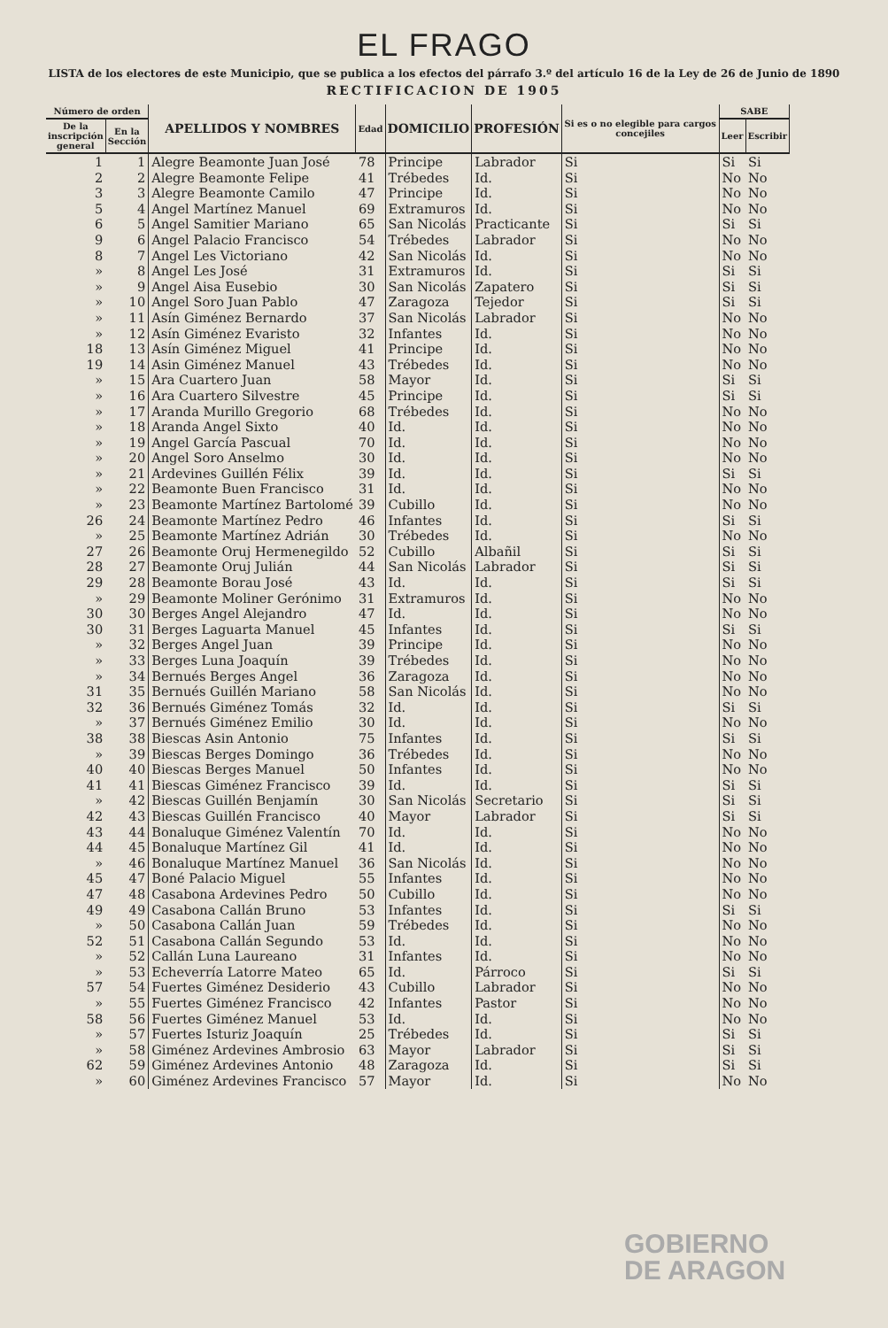EL FRAGO
LISTA de los electores de este Municipio, que se publica a los efectos del párrafo 3.º del artículo 16 de la Ley de 26 de Junio de 1890
RECTIFICACION DE 1905
| Número de orden | | APELLIDOS Y NOMBRES | Edad | DOMICILIO | PROFESIÓN | Si es o no elegible para cargos concejiles | SABE | |
| --- | --- | --- | --- | --- | --- | --- | --- | --- |
| De la inscripción general | En la Sección | | | | | | Leer | Escribir |
| 1 | 1 | Alegre Beamonte Juan José | 78 | Principe | Labrador | Si | Si | Si |
| 2 | 2 | Alegre Beamonte Felipe | 41 | Trébedes | Id. | Si | No | No |
| 3 | 3 | Alegre Beamonte Camilo | 47 | Principe | Id. | Si | No | No |
| 5 | 4 | Angel Martínez Manuel | 69 | Extramuros | Id. | Si | No | No |
| 6 | 5 | Angel Samitier Mariano | 65 | San Nicolás | Practicante | Si | Si | Si |
| 9 | 6 | Angel Palacio Francisco | 54 | Trébedes | Labrador | Si | No | No |
| 8 | 7 | Angel Les Victoriano | 42 | San Nicolás | Id. | Si | No | No |
| » | 8 | Angel Les José | 31 | Extramuros | Id. | Si | Si | Si |
| » | 9 | Angel Aisa Eusebio | 30 | San Nicolás | Zapatero | Si | Si | Si |
| » | 10 | Angel Soro Juan Pablo | 47 | Zaragoza | Tejedor | Si | Si | Si |
| » | 11 | Asín Giménez Bernardo | 37 | San Nicolás | Labrador | Si | No | No |
| » | 12 | Asín Giménez Evaristo | 32 | Infantes | Id. | Si | No | No |
| 18 | 13 | Asín Giménez Miguel | 41 | Principe | Id. | Si | No | No |
| 19 | 14 | Asin Giménez Manuel | 43 | Trébedes | Id. | Si | No | No |
| » | 15 | Ara Cuartero Juan | 58 | Mayor | Id. | Si | Si | Si |
| » | 16 | Ara Cuartero Silvestre | 45 | Principe | Id. | Si | Si | Si |
| » | 17 | Aranda Murillo Gregorio | 68 | Trébedes | Id. | Si | No | No |
| » | 18 | Aranda Angel Sixto | 40 | Id. | Id. | Si | No | No |
| » | 19 | Angel García Pascual | 70 | Id. | Id. | Si | No | No |
| » | 20 | Angel Soro Anselmo | 30 | Id. | Id. | Si | No | No |
| » | 21 | Ardevines Guillén Félix | 39 | Id. | Id. | Si | Si | Si |
| » | 22 | Beamonte Buen Francisco | 31 | Id. | Id. | Si | No | No |
| » | 23 | Beamonte Martínez Bartolomé | 39 | Cubillo | Id. | Si | No | No |
| 26 | 24 | Beamonte Martínez Pedro | 46 | Infantes | Id. | Si | Si | Si |
| » | 25 | Beamonte Martínez Adrián | 30 | Trébedes | Id. | Si | No | No |
| 27 | 26 | Beamonte Oruj Hermenegildo | 52 | Cubillo | Albañil | Si | Si | Si |
| 28 | 27 | Beamonte Oruj Julián | 44 | San Nicolás | Labrador | Si | Si | Si |
| 29 | 28 | Beamonte Borau José | 43 | Id. | Id. | Si | Si | Si |
| » | 29 | Beamonte Moliner Gerónimo | 31 | Extramuros | Id. | Si | No | No |
| 30 | 30 | Berges Angel Alejandro | 47 | Id. | Id. | Si | No | No |
| 30 | 31 | Berges Laguarta Manuel | 45 | Infantes | Id. | Si | Si | Si |
| » | 32 | Berges Angel Juan | 39 | Principe | Id. | Si | No | No |
| » | 33 | Berges Luna Joaquín | 39 | Trébedes | Id. | Si | No | No |
| » | 34 | Bernués Berges Angel | 36 | Zaragoza | Id. | Si | No | No |
| 31 | 35 | Bernués Guillén Mariano | 58 | San Nicolás | Id. | Si | No | No |
| 32 | 36 | Bernués Giménez Tomás | 32 | Id. | Id. | Si | Si | Si |
| » | 37 | Bernués Giménez Emilio | 30 | Id. | Id. | Si | No | No |
| 38 | 38 | Biescas Asin Antonio | 75 | Infantes | Id. | Si | Si | Si |
| » | 39 | Biescas Berges Domingo | 36 | Trébedes | Id. | Si | No | No |
| 40 | 40 | Biescas Berges Manuel | 50 | Infantes | Id. | Si | No | No |
| 41 | 41 | Biescas Giménez Francisco | 39 | Id. | Id. | Si | Si | Si |
| » | 42 | Biescas Guillén Benjamín | 30 | San Nicolás | Secretario | Si | Si | Si |
| 42 | 43 | Biescas Guillén Francisco | 40 | Mayor | Labrador | Si | Si | Si |
| 43 | 44 | Bonaluque Giménez Valentín | 70 | Id. | Id. | Si | No | No |
| 44 | 45 | Bonaluque Martínez Gil | 41 | Id. | Id. | Si | No | No |
| » | 46 | Bonaluque Martínez Manuel | 36 | San Nicolás | Id. | Si | No | No |
| 45 | 47 | Boné Palacio Miguel | 55 | Infantes | Id. | Si | No | No |
| 47 | 48 | Casabona Ardevines Pedro | 50 | Cubillo | Id. | Si | No | No |
| 49 | 49 | Casabona Callán Bruno | 53 | Infantes | Id. | Si | Si | Si |
| » | 50 | Casabona Callán Juan | 59 | Trébedes | Id. | Si | No | No |
| 52 | 51 | Casabona Callán Segundo | 53 | Id. | Id. | Si | No | No |
| » | 52 | Callán Luna Laureano | 31 | Infantes | Id. | Si | No | No |
| » | 53 | Echeverría Latorre Mateo | 65 | Id. | Párroco | Si | Si | Si |
| 57 | 54 | Fuertes Giménez Desiderio | 43 | Cubillo | Labrador | Si | No | No |
| » | 55 | Fuertes Giménez Francisco | 42 | Infantes | Pastor | Si | No | No |
| 58 | 56 | Fuertes Giménez Manuel | 53 | Id. | Id. | Si | No | No |
| » | 57 | Fuertes Isturiz Joaquín | 25 | Trébedes | Id. | Si | Si | Si |
| » | 58 | Giménez Ardevines Ambrosio | 63 | Mayor | Labrador | Si | Si | Si |
| 62 | 59 | Giménez Ardevines Antonio | 48 | Zaragoza | Id. | Si | Si | Si |
| » | 60 | Giménez Ardevines Francisco | 57 | Mayor | Id. | Si | No | No |
GOBIERNO
DE ARAGON